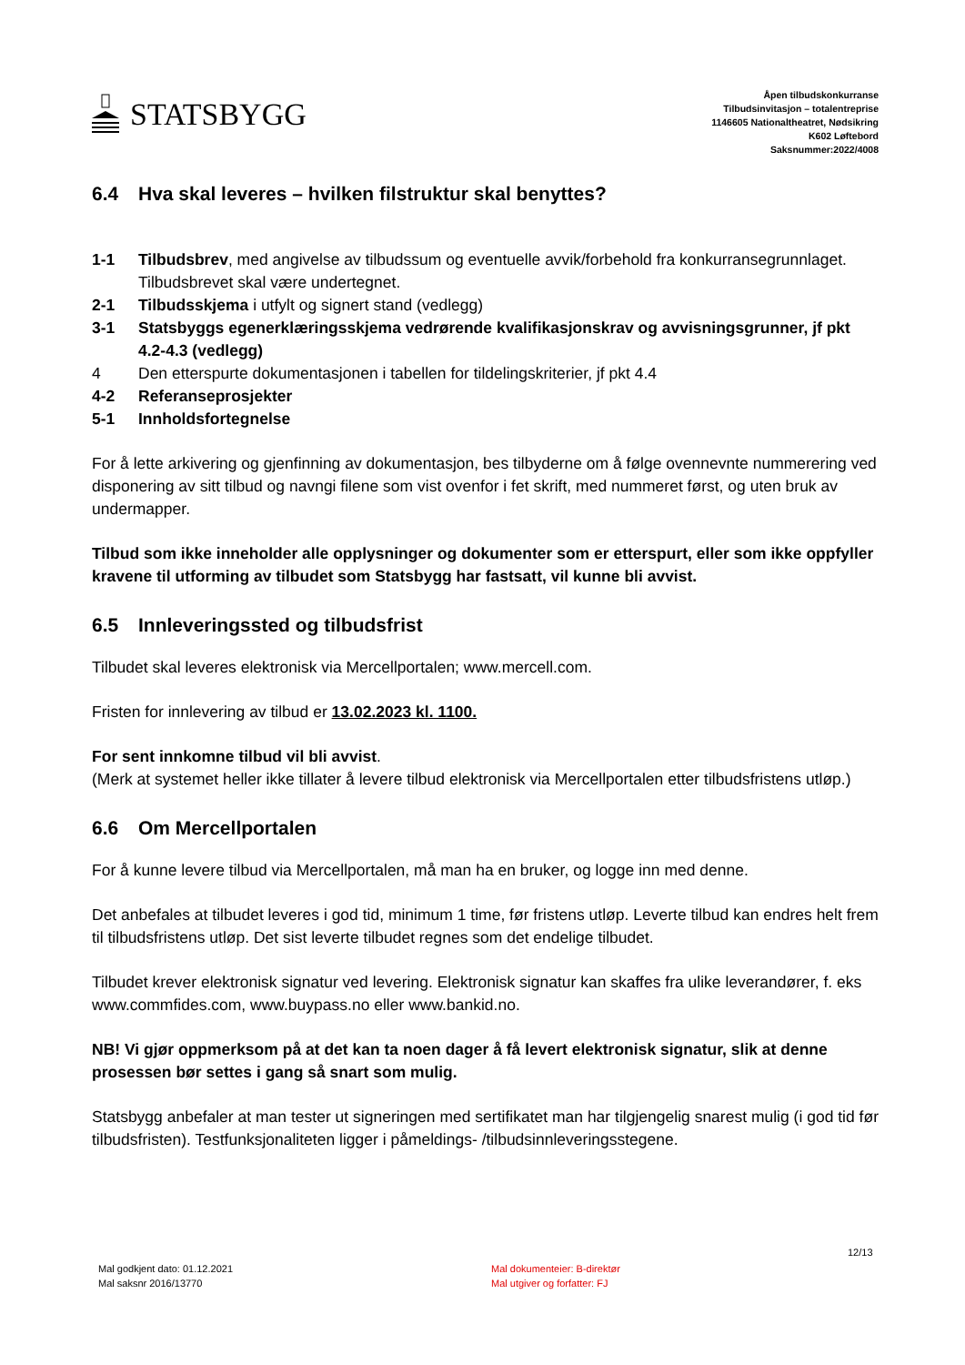STATSBYGG
Åpen tilbudskonkurranse
Tilbudsinvitasjon – totalentreprise
1146605 Nationaltheatret, Nødsikring
K602 Løftebord
Saksnummer:2022/4008
6.4 Hva skal leveres – hvilken filstruktur skal benyttes?
1-1 Tilbudsbrev, med angivelse av tilbudssum og eventuelle avvik/forbehold fra konkurransegrunnlaget. Tilbudsbrevet skal være undertegnet.
2-1 Tilbudsskjema i utfylt og signert stand (vedlegg)
3-1 Statsbyggs egenerklæringsskjema vedrørende kvalifikasjonskrav og avvisningsgrunner, jf pkt 4.2-4.3 (vedlegg)
4 Den etterspurte dokumentasjonen i tabellen for tildelingskriterier, jf pkt 4.4
4-2 Referanseprosjekter
5-1 Innholdsfortegnelse
For å lette arkivering og gjenfinning av dokumentasjon, bes tilbyderne om å følge ovennevnte nummerering ved disponering av sitt tilbud og navngi filene som vist ovenfor i fet skrift, med nummeret først, og uten bruk av undermapper.
Tilbud som ikke inneholder alle opplysninger og dokumenter som er etterspurt, eller som ikke oppfyller kravene til utforming av tilbudet som Statsbygg har fastsatt, vil kunne bli avvist.
6.5 Innleveringssted og tilbudsfrist
Tilbudet skal leveres elektronisk via Mercellportalen; www.mercell.com.
Fristen for innlevering av tilbud er 13.02.2023 kl. 1100.
For sent innkomne tilbud vil bli avvist.
(Merk at systemet heller ikke tillater å levere tilbud elektronisk via Mercellportalen etter tilbudsfristens utløp.)
6.6 Om Mercellportalen
For å kunne levere tilbud via Mercellportalen, må man ha en bruker, og logge inn med denne.
Det anbefales at tilbudet leveres i god tid, minimum 1 time, før fristens utløp. Leverte tilbud kan endres helt frem til tilbudsfristens utløp. Det sist leverte tilbudet regnes som det endelige tilbudet.
Tilbudet krever elektronisk signatur ved levering. Elektronisk signatur kan skaffes fra ulike leverandører, f. eks www.commfides.com, www.buypass.no eller www.bankid.no.
NB! Vi gjør oppmerksom på at det kan ta noen dager å få levert elektronisk signatur, slik at denne prosessen bør settes i gang så snart som mulig.
Statsbygg anbefaler at man tester ut signeringen med sertifikatet man har tilgjengelig snarest mulig (i god tid før tilbudsfristen). Testfunksjonaliteten ligger i påmeldings- /tilbudsinnleveringsstegene.
12/13
Mal godkjent dato: 01.12.2021
Mal saksnr 2016/13770
Mal dokumenteier: B-direktør
Mal utgiver og forfatter: FJ